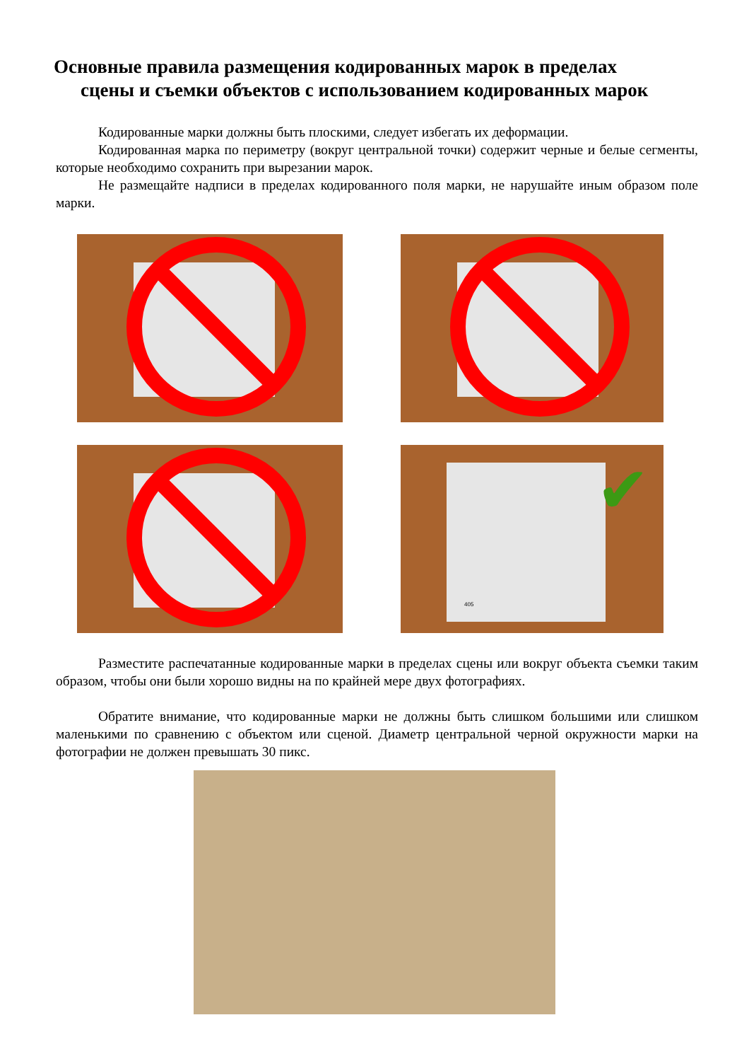Основные правила размещения кодированных марок в пределах
сцены и съемки объектов с использованием кодированных марок
Кодированные марки должны быть плоскими, следует избегать их деформации.
Кодированная марка по периметру (вокруг центральной точки) содержит черные и белые сегменты, которые необходимо сохранить при вырезании марок.
Не размещайте надписи в пределах кодированного поля марки, не нарушайте иным образом поле марки.
405 ✔
Разместите распечатанные кодированные марки в пределах сцены или вокруг объекта съемки таким образом, чтобы они были хорошо видны на по крайней мере двух фотографиях.
Обратите внимание, что кодированные марки не должны быть слишком большими или слишком маленькими по сравнению с объектом или сценой. Диаметр центральной черной окружности марки на фотографии не должен превышать 30 пикс.